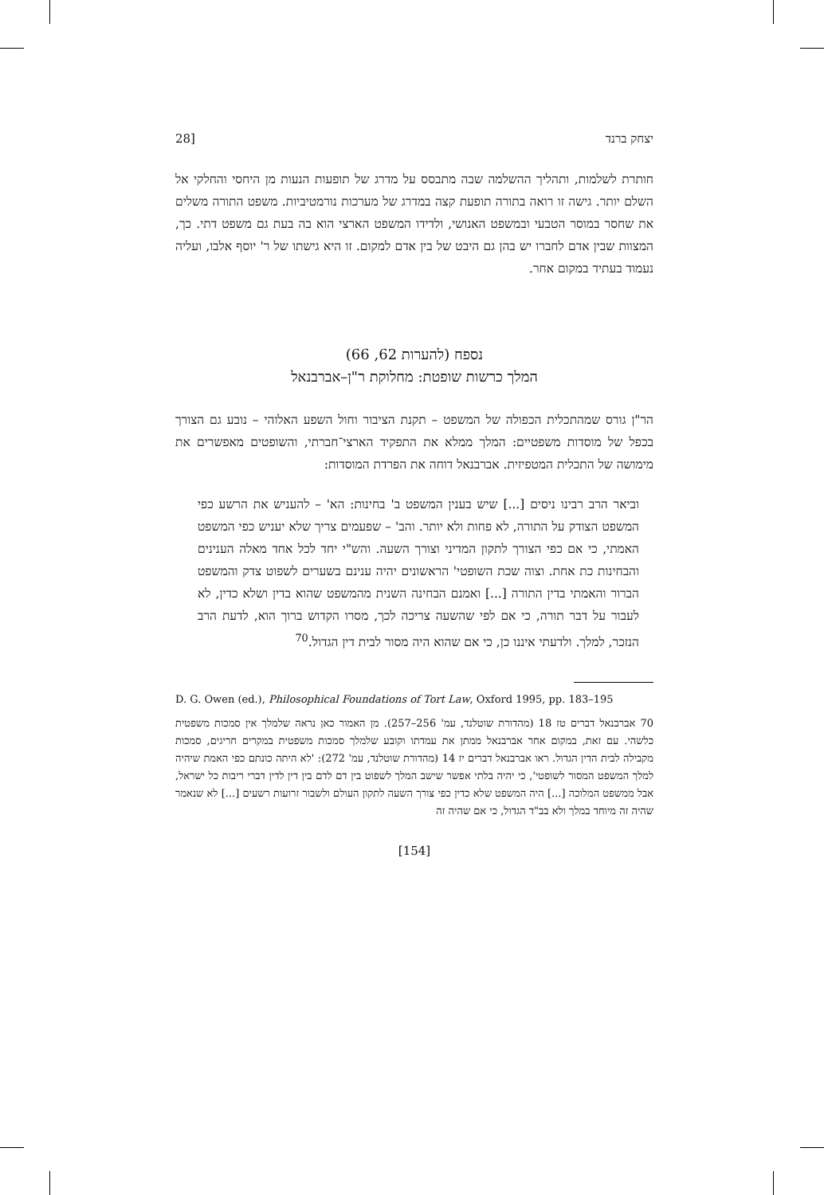יצחק ברנד 28]
חותרת לשלמות, ותהליך ההשלמה שבה מתבסס על מדרג של תופעות הנעות מן היחסי והחלקי אל השלם יותר. גישה זו רואה בתורה תופעת קצה במדרג של מערכות נורמטיביות. משפט התורה משלים את שחסר במוסר הטבעי ובמשפט האנושי, ולדידו המשפט הארצי הוא בה בעת גם משפט דתי. כך, המצוות שבין אדם לחברו יש בהן גם היבט של בין אדם למקום. זו היא גישתו של ר' יוסף אלבו, ועליה נעמוד בעתיד במקום אחר.
נספח (להערות 62, 66)
המלך כרשות שופטת: מחלוקת ר"ן–אברבנאל
הר"ן גורס שמהתכלית הכפולה של המשפט – תקנת הציבור וחול השפע האלוהי – נובע גם הצורך בכפל של מוסדות משפטיים: המלך ממלא את התפקיד הארצי־חברתי, והשופטים מאפשרים את מימושה של התכלית המטפיזית. אברבנאל דוחה את הפרדת המוסדות:
וביאר הרב רבינו ניסים [...] שיש בענין המשפט ב' בחינות: הא' – להעניש את הרשע כפי המשפט הצודק על התורה, לא פחות ולא יותר. והב' – שפעמים צריך שלא יעניש כפי המשפט האמתי, כי אם כפי הצורך לתקון המדיני וצורך השעה. והש"י יחד לכל אחד מאלה הענינים והבחינות כת אחת. וצוה שכת השופטי' הראשונים יהיה ענינם בשערים לשפוט צדק והמשפט הברור והאמתי בדין התורה [...] ואמנם הבחינה השנית מהמשפט שהוא בדין ושלא כדין, לא לעבור על דבר תורה, כי אם לפי שהשעה צריכה לכך, מסרו הקדוש ברוך הוא, לדעת הרב הנזכר, למלך. ולדעתי איננו כן, כי אם שהוא היה מסור לבית דין הגדול.<sup>70</sup>
D. G. Owen (ed.), Philosophical Foundations of Tort Law, Oxford 1995, pp. 183–195
70 אברבנאל דברים טז 18 (מהדורת שוטלנד, עמ' 256–257). מן האמור כאן נראה שלמלך אין סמכות משפטית כלשהי. עם זאת, במקום אחר אברבנאל ממתן את עמדתו וקובע שלמלך סמכות משפטית במקרים חריגים, סמכות מקבילה לבית הדין הגדול. ראו אברבנאל דברים יז 14 (מהדורת שוטלנד, עמ' 272): 'לא היתה כונתם כפי האמת שיהיה למלך המשפט המסור לשופטי', כי יהיה בלתי אפשר שישב המלך לשפוט בין דם לדם בין דין לדין דברי ריבות כל ישראל, אבל ממשפט המלוכה [...] היה המשפט שלא כדין כפי צורך השעה לתקון העולם ולשבור זרועות רשעים [...] לא שנאמר שהיה זה מיוחד במלך ולא בב"ד הגדול, כי אם שהיה זה
[154]